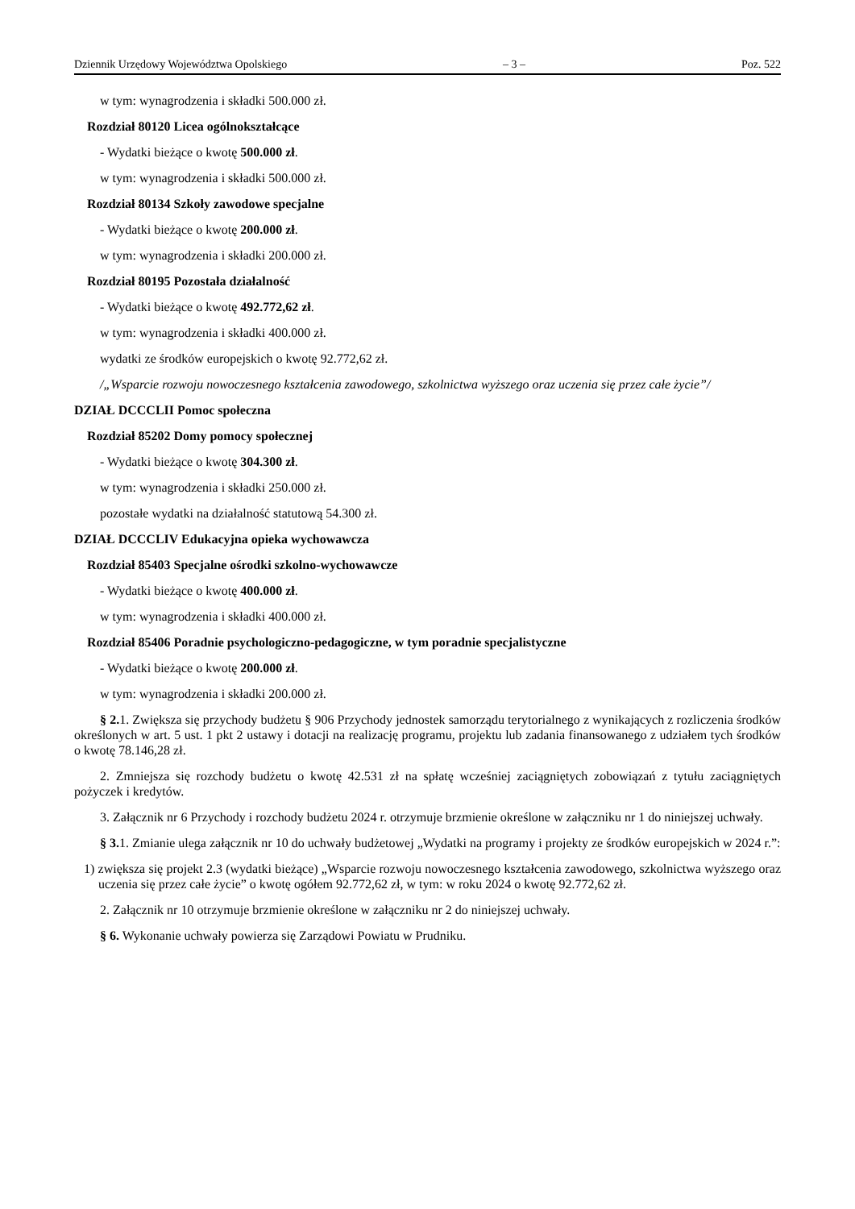Dziennik Urzędowy Województwa Opolskiego – 3 – Poz. 522
w tym: wynagrodzenia i składki 500.000 zł.
Rozdział 80120 Licea ogólnokształcące
- Wydatki bieżące o kwotę 500.000 zł.
w tym: wynagrodzenia i składki 500.000 zł.
Rozdział 80134 Szkoły zawodowe specjalne
- Wydatki bieżące o kwotę 200.000 zł.
w tym: wynagrodzenia i składki 200.000 zł.
Rozdział 80195 Pozostała działalność
- Wydatki bieżące o kwotę 492.772,62 zł.
w tym: wynagrodzenia i składki 400.000 zł.
wydatki ze środków europejskich o kwotę 92.772,62 zł.
/„Wsparcie rozwoju nowoczesnego kształcenia zawodowego, szkolnictwa wyższego oraz uczenia się przez całe życie”/
DZIAŁ DCCCLII Pomoc społeczna
Rozdział 85202 Domy pomocy społecznej
- Wydatki bieżące o kwotę 304.300 zł.
w tym: wynagrodzenia i składki 250.000 zł.
pozostałe wydatki na działalność statutową 54.300 zł.
DZIAŁ DCCCLIV Edukacyjna opieka wychowawcza
Rozdział 85403 Specjalne ośrodki szkolno-wychowawcze
- Wydatki bieżące o kwotę 400.000 zł.
w tym: wynagrodzenia i składki 400.000 zł.
Rozdział 85406 Poradnie psychologiczno-pedagogiczne, w tym poradnie specjalistyczne
- Wydatki bieżące o kwotę 200.000 zł.
w tym: wynagrodzenia i składki 200.000 zł.
§ 2. 1. Zwiększa się przychody budżetu § 906 Przychody jednostek samorządu terytorialnego z wynikających z rozliczenia środków określonych w art. 5 ust. 1 pkt 2 ustawy i dotacji na realizację programu, projektu lub zadania finansowanego z udziałem tych środków o kwotę 78.146,28 zł.
2. Zmniejsza się rozchody budżetu o kwotę 42.531 zł na spłatę wcześniej zaciągniętych zobowiązań z tytułu zaciągniętych pożyczek i kredytów.
3. Załącznik nr 6 Przychody i rozchody budżetu 2024 r. otrzymuje brzmienie określone w załączniku nr 1 do niniejszej uchwały.
§ 3. 1. Zmianie ulega załącznik nr 10 do uchwały budżetowej „Wydatki na programy i projekty ze środków europejskich w 2024 r.”:
1) zwiększa się projekt 2.3 (wydatki bieżące) „Wsparcie rozwoju nowoczesnego kształcenia zawodowego, szkolnictwa wyższego oraz uczenia się przez całe życie” o kwotę ogółem 92.772,62 zł, w tym: w roku 2024 o kwotę 92.772,62 zł.
2. Załącznik nr 10 otrzymuje brzmienie określone w załączniku nr 2 do niniejszej uchwały.
§ 6. Wykonanie uchwały powierza się Zarządowi Powiatu w Prudniku.